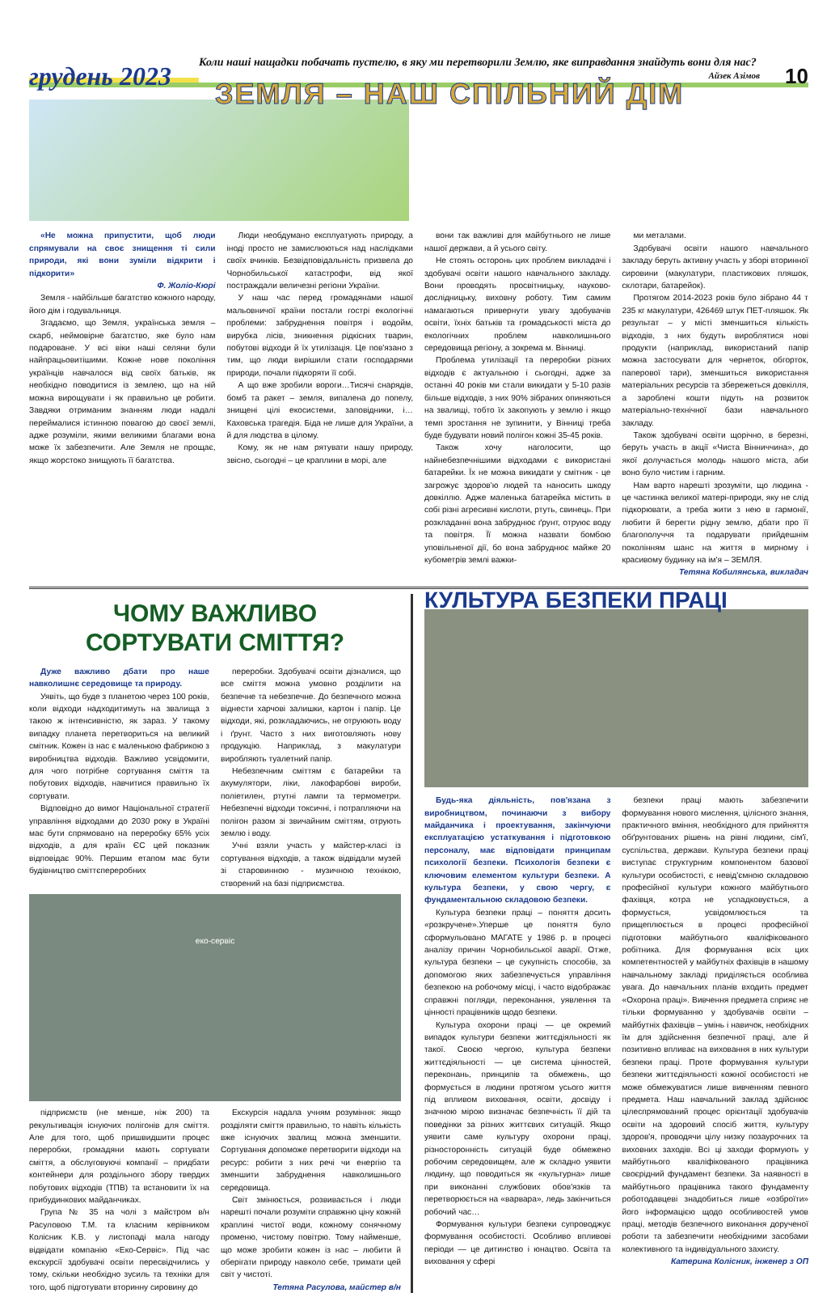грудень 2023
Коли наші нащадки побачать пустелю, в яку ми перетворили Землю, яке виправдання знайдуть вони для нас? Айзек Азімов
10
ЗЕМЛЯ – НАШ СПІЛЬНИЙ ДІМ
«Не можна припустити, щоб люди спрямували на своє знищення ті сили природи, які вони зуміли відкрити і підкорити»
Ф. Жоліо-Кюрі
Земля - найбільше багатство кожного народу, його дім і годувальниця.
Згадаємо, що Земля, українська земля – скарб, неймовірне багатство, яке було нам подароване. У всі віки наші селяни були найпрацьовитішими. Кожне нове покоління українців навчалося від своїх батьків, як необхідно поводитися із землею, що на ній можна вирощувати і як правильно це робити. Завдяки отриманим знанням люди надалі переймалися істинною повагою до своєї землі, адже розуміли, якими великими благами вона може їх забезпечити. Але Земля не прощає, якщо жорстоко знищують її багатства.
Люди необдумано експлуатують природу, а іноді просто не замислюються над наслідками своїх вчинків. Безвідповідальність призвела до Чорнобильської катастрофи, від якої постраждали величезні регіони України.
У наш час перед громадянами нашої мальовничої країни постали гострі екологічні проблеми: забруднення повітря і водойм, вирубка лісів, зникнення рідкісних тварин, побутові відходи й їх утилізація. Це пов'язано з тим, що люди вирішили стати господарями природи, почали підкоряти її собі.
А що вже зробили вороги…Тисячі снарядів, бомб та ракет – земля, випалена до попелу, знищені цілі екосистеми, заповідники, і…Каховська трагедія. Біда не лише для України, а й для людства в цілому.
Кому, як не нам рятувати нашу природу, звісно, сьогодні – це краплини в морі, але
вони так важливі для майбутнього не лише нашої держави, а й усього світу.
Не стоять осторонь цих проблем викладачі і здобувачі освіти нашого навчального закладу. Вони проводять просвітницьку, науково-дослідницьку, виховну роботу. Тим самим намагаються привернути увагу здобувачів освіти, їхніх батьків та громадськості міста до екологічних проблем навколишнього середовища регіону, а зокрема м. Вінниці.
Проблема утилізації та переробки різних відходів є актуальною і сьогодні, адже за останні 40 років ми стали викидати у 5-10 разів більше відходів, з них 90% зібраних опиняються на звалищі, тобто їх закопують у землю і якщо темп зростання не зупинити, у Вінниці треба буде будувати новий полігон кожні 35-45 років.
Також хочу наголосити, що найнебезпечнішими відходами є використані батарейки. Їх не можна викидати у смітник - це загрожує здоров'ю людей та наносить шкоду довкіллю. Адже маленька батарейка містить в собі різні агресивні кислоти, ртуть, свинець. При розкладанні вона забруднює ґрунт, отруює воду та повітря. Її можна назвати бомбою уповільненої дії, бо вона забруднює майже 20 кубометрів землі важки-
ми металами.
Здобувачі освіти нашого навчального закладу беруть активну участь у зборі вторинної сировини (макулатури, пластикових пляшок, склотари, батарейок).
Протягом 2014-2023 років було зібрано 44 т 235 кг макулатури, 426469 штук ПЕТ-пляшок. Як результат – у місті зменшиться кількість відходів, з них будуть вироблятися нові продукти (наприклад, використаний папір можна застосувати для чернеток, обгорток, паперової тари), зменшиться використання матеріальних ресурсів та збережеться довкілля, а зароблені кошти підуть на розвиток матеріально-технічної бази навчального закладу.
Також здобувачі освіти щорічно, в березні, беруть участь в акції «Чиста Вінниччина», до якої долучається молодь нашого міста, аби воно було чистим і гарним.
Нам варто нарешті зрозуміти, що людина - це частинка великої матері-природи, яку не слід підкорювати, а треба жити з нею в гармонії, любити й берегти рідну землю, дбати про її благополуччя та подарувати прийдешнім поколінням шанс на життя в мирному і красивому будинку на ім'я – ЗЕМЛЯ.
Тетяна Кобилянська, викладач
ЧОМУ ВАЖЛИВО
СОРТУВАТИ СМІТТЯ?
Дуже важливо дбати про наше навколишнє середовище та природу.
Уявіть, що буде з планетою через 100 років, коли відходи надходитимуть на звалища з такою ж інтенсивністю, як зараз. У такому випадку планета перетвориться на великий смітник. Кожен із нас є маленькою фабрикою з виробництва відходів. Важливо усвідомити, для чого потрібне сортування сміття та побутових відходів, навчитися правильно їх сортувати.
Відповідно до вимог Національної стратегії управління відходами до 2030 року в Україні має бути спрямовано на переробку 65% усіх відходів, а для країн ЄС цей показник відповідає 90%. Першим етапом має бути будівництво сміттєпереробних
переробки. Здобувачі освіти дізналися, що все сміття можна умовно розділити на безпечне та небезпечне. До безпечного можна віднести харчові залишки, картон і папір. Це відходи, які, розкладаючись, не отруюють воду і ґрунт. Часто з них виготовляють нову продукцію. Наприклад, з макулатури виробляють туалетний папір.
Небезпечним сміттям є батарейки та акумулятори, ліки, лакофарбові вироби, поліетилен, ртутні лампи та термометри. Небезпечні відходи токсичні, і потрапляючи на полігон разом зі звичайним сміттям, отрують землю і воду.
Учні взяли участь у майстер-класі із сортування відходів, а також відвідали музей зі старовинною - музичною технікою, створений на базі підприємства.
еко-сервіс
підприємств (не менше, ніж 200) та рекультивація існуючих полігонів для сміття. Але для того, щоб пришвидшити процес переробки, громадяни мають сортувати сміття, а обслуговуючі компанії – придбати контейнери для роздільного збору твердих побутових відходів (ТПВ) та встановити їх на прибудинкових майданчиках.
Група № 35 на чолі з майстром в/н Расуловою Т.М. та класним керівником Колісник К.В. у листопаді мала нагоду відвідати компанію «Еко-Сервіс». Під час екскурсії здобувачі освіти пересвідчились у тому, скільки необхідно зусиль та техніки для того, щоб підготувати вторинну сировину до
Екскурсія надала учням розуміння: якщо розділяти сміття правильно, то навіть кількість вже існуючих звалищ можна зменшити. Сортування допоможе перетворити відходи на ресурс: робити з них речі чи енергію та зменшити забруднення навколишнього середовища.
Світ змінюється, розвивається і люди нарешті почали розуміти справжню ціну кожній краплині чистої води, кожному сонячному променю, чистому повітрю. Тому найменше, що може зробити кожен із нас – любити й оберігати природу навколо себе, тримати цей світ у чистоті.
Тетяна Расулова, майстер в/н
КУЛЬТУРА БЕЗПЕКИ ПРАЦІ
Будь-яка діяльність, пов'язана з виробництвом, починаючи з вибору майданчика і проектування, закінчуючи експлуатацією устаткування і підготовкою персоналу, має відповідати принципам психології безпеки. Психологія безпеки є ключовим елементом культури безпеки. А культура безпеки, у свою чергу, є фундаментальною складовою безпеки.
Культура безпеки праці – поняття досить «розкручене».Уперше це поняття було сформульовано МАГАТЕ у 1986 р. в процесі аналізу причин Чорнобильської аварії. Отже, культура безпеки – це сукупність способів, за допомогою яких забезпечується управління безпекою на робочому місці, і часто відображає справжні погляди, переконання, уявлення та цінності працівників щодо безпеки.
Культура охорони праці — це окремий випадок культури безпеки життєдіяльності як такої. Своєю чергою, культура безпеки життєдіяльності — це система цінностей, переконань, принципів та обмежень, що формується в людини протягом усього життя під впливом виховання, освіти, досвіду і значною мірою визначає безпечність її дій та поведінки за різних життєвих ситуацій. Якщо уявити саме культуру охорони праці, різносторонність ситуацій буде обмежено робочим середовищем, але ж складно уявити людину, що поводиться як «культурна» лише при виконанні службових обов'язків та перетворюється на «варвара», ледь закінчиться робочий час…
Формування культури безпеки супроводжує формування особистості. Особливо впливові періоди — це дитинство і юнацтво. Освіта та виховання у сфері
безпеки праці мають забезпечити формування нового мислення, цілісного знання, практичного вміння, необхідного для прийняття обґрунтованих рішень на рівні людини, сім'ї, суспільства, держави. Культура безпеки праці виступає структурним компонентом базової культури особистості, є невід'ємною складовою професійної культури кожного майбутнього фахівця, котра не успадковується, а формується, усвідомлюється та прищеплюється в процесі професійної підготовки майбутнього кваліфікованого робітника. Для формування всіх цих компетентностей у майбутніх фахівців в нашому навчальному закладі приділяється особлива увага. До навчальних планів входить предмет «Охорона праці». Вивчення предмета сприяє не тільки формуванню у здобувачів освіти – майбутніх фахівців – умінь і навичок, необхідних їм для здійснення безпечної праці, але й позитивно впливає на виховання в них культури безпеки праці. Проте формування культури безпеки життєдіяльності кожної особистості не може обмежуватися лише вивченням певного предмета. Наш навчальний заклад здійснює цілеспрямований процес орієнтації здобувачів освіти на здоровий спосіб життя, культуру здоров'я, проводячи цілу низку позаурочних та виховних заходів. Всі ці заходи формують у майбутнього кваліфікованого працівника своєрідний фундамент безпеки. За наявності в майбутнього працівника такого фундаменту роботодавцеві знадобиться лише «озброїти» його інформацією щодо особливостей умов праці, методів безпечного виконання дорученої роботи та забезпечити необхідними засобами колективного та індивідуального захисту.
Катерина Колісник, інженер з ОП